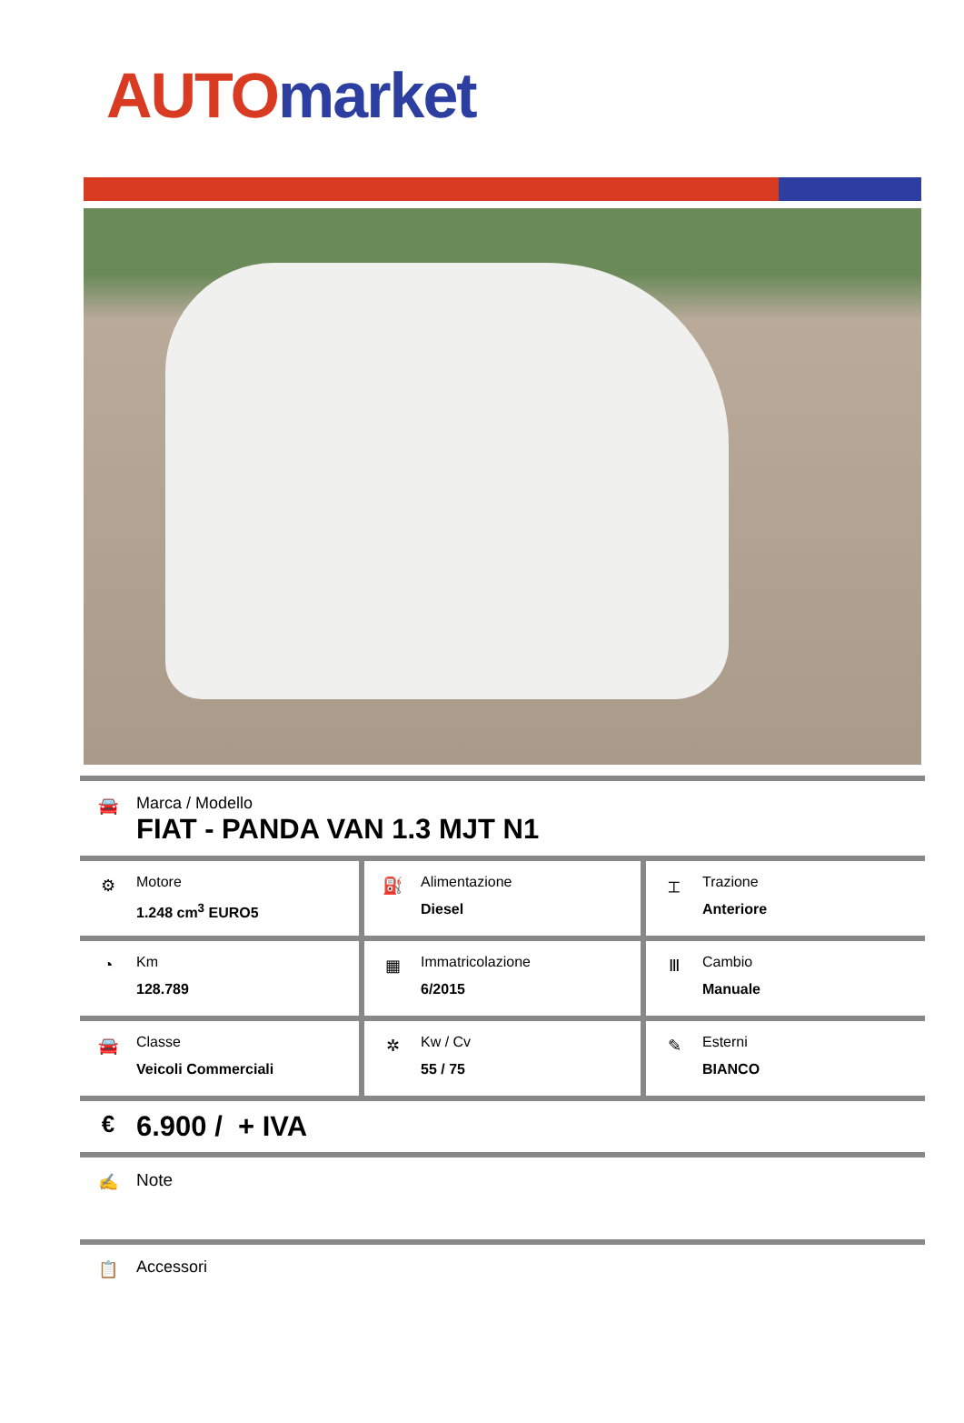AUTO market
🚘 Marca / Modello
FIAT - PANDA VAN 1.3 MJT N1
| ⚙ Motore 1.248 cm<sup>3</sup> EURO5 | ⛽ Alimentazione Diesel | ⌶ Trazione Anteriore |
| ◔ Km 128.789 | ▦ Immatricolazione 6/2015 | Ⅲ Cambio Manuale |
| 🚘 Classe Veicoli Commerciali | ✲ Kw / Cv 55 / 75 | ✎ Esterni BIANCO |
€
6.900 / + IVA
✍ Note
📋 Accessori